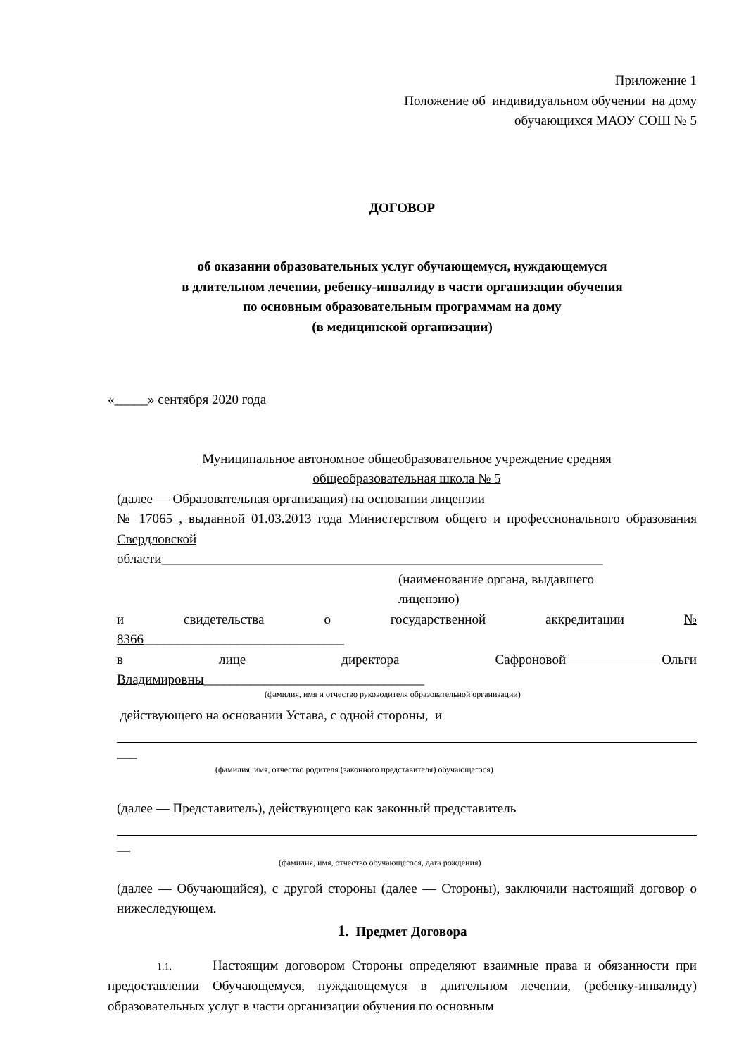Приложение 1
Положение об индивидуальном обучении на дому
обучающихся МАОУ СОШ № 5
ДОГОВОР
об оказании образовательных услуг обучающемуся, нуждающемуся
в длительном лечении, ребенку-инвалиду в части организации обучения
по основным образовательным программам на дому
(в медицинской организации)
«_____» сентября 2020 года
Муниципальное автономное общеобразовательное учреждение средняя
общеобразовательная школа № 5
(далее — Образовательная организация) на основании лицензии
№ 17065 , выданной 01.03.2013 года Министерством общего и профессионального образования Свердловской
области__________________________________________________________________
(наименование органа, выдавшего
лицензию)
и свидетельства о государственной аккредитации №
8366______________________________
в лице директора Сафроновой Ольги
Владимировны_________________________________
(фамилия, имя и отчество руководителя образовательной организации)
действующего на основании Устава, с одной стороны, и
___
(фамилия, имя, отчество родителя (законного представителя) обучающегося)
(далее — Представитель), действующего как законный представитель
__
(фамилия, имя, отчество обучающегося, дата рождения)
(далее — Обучающийся), с другой стороны (далее — Стороны), заключили настоящий договор о нижеследующем.
1. Предмет Договора
1.1. Настоящим договором Стороны определяют взаимные права и обязанности при предоставлении Обучающемуся, нуждающемуся в длительном лечении, (ребенку-инвалиду) образовательных услуг в части организации обучения по основным